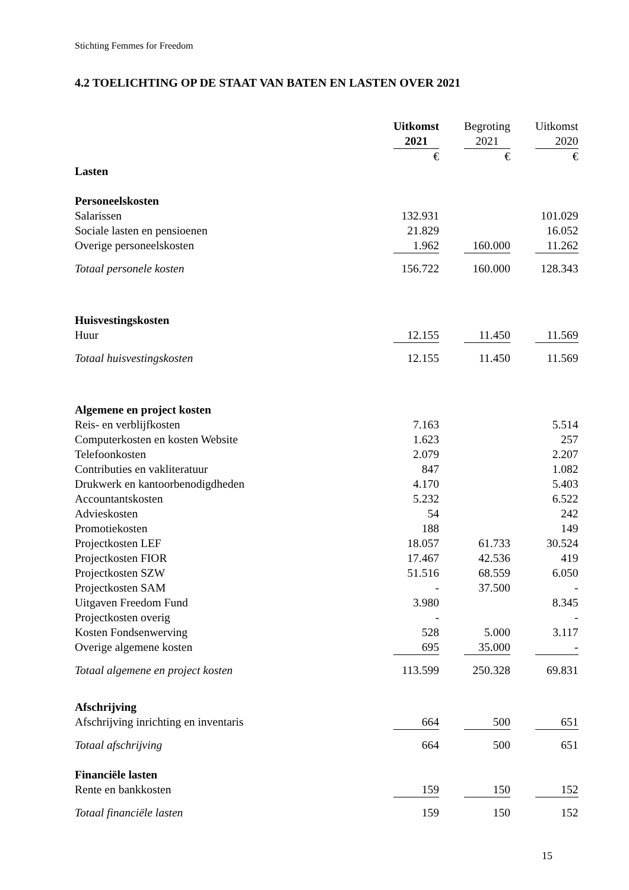Stichting Femmes for Freedom
4.2 TOELICHTING OP DE STAAT VAN BATEN EN LASTEN OVER 2021
| | Uitkomst | | Begroting | | Uitkomst |
| | 2021 | | 2021 | | 2020 |
| | € | | € | | € |
| Lasten | | | | | |
| Personeelskosten | | | | | |
| Salarissen | 132.931 | | | | 101.029 |
| Sociale lasten en pensioenen | 21.829 | | | | 16.052 |
| Overige personeelskosten | 1.962 | | 160.000 | | 11.262 |
| Totaal personele kosten | 156.722 | | 160.000 | | 128.343 |
| Huisvestingskosten | | | | | |
| Huur | 12.155 | | 11.450 | | 11.569 |
| Totaal huisvestingskosten | 12.155 | | 11.450 | | 11.569 |
| Algemene en project kosten | | | | | |
| Reis- en verblijfkosten | 7.163 | | | | 5.514 |
| Computerkosten en kosten Website | 1.623 | | | | 257 |
| Telefoonkosten | 2.079 | | | | 2.207 |
| Contributies en vakliteratuur | 847 | | | | 1.082 |
| Drukwerk en kantoorbenodigdheden | 4.170 | | | | 5.403 |
| Accountantskosten | 5.232 | | | | 6.522 |
| Advieskosten | 54 | | | | 242 |
| Promotiekosten | 188 | | | | 149 |
| Projectkosten LEF | 18.057 | | 61.733 | | 30.524 |
| Projectkosten FIOR | 17.467 | | 42.536 | | 419 |
| Projectkosten SZW | 51.516 | | 68.559 | | 6.050 |
| Projectkosten SAM | - | | 37.500 | | - |
| Uitgaven Freedom Fund | 3.980 | | | | 8.345 |
| Projectkosten overig | - | | | | - |
| Kosten Fondsenwerving | 528 | | 5.000 | | 3.117 |
| Overige algemene kosten | 695 | | 35.000 | | - |
| Totaal algemene en project kosten | 113.599 | | 250.328 | | 69.831 |
| Afschrijving | | | | | |
| Afschrijving inrichting en inventaris | 664 | | 500 | | 651 |
| Totaal afschrijving | 664 | | 500 | | 651 |
| Financiële lasten | | | | | |
| Rente en bankkosten | 159 | | 150 | | 152 |
| Totaal financiële lasten | 159 | | 150 | | 152 |
15